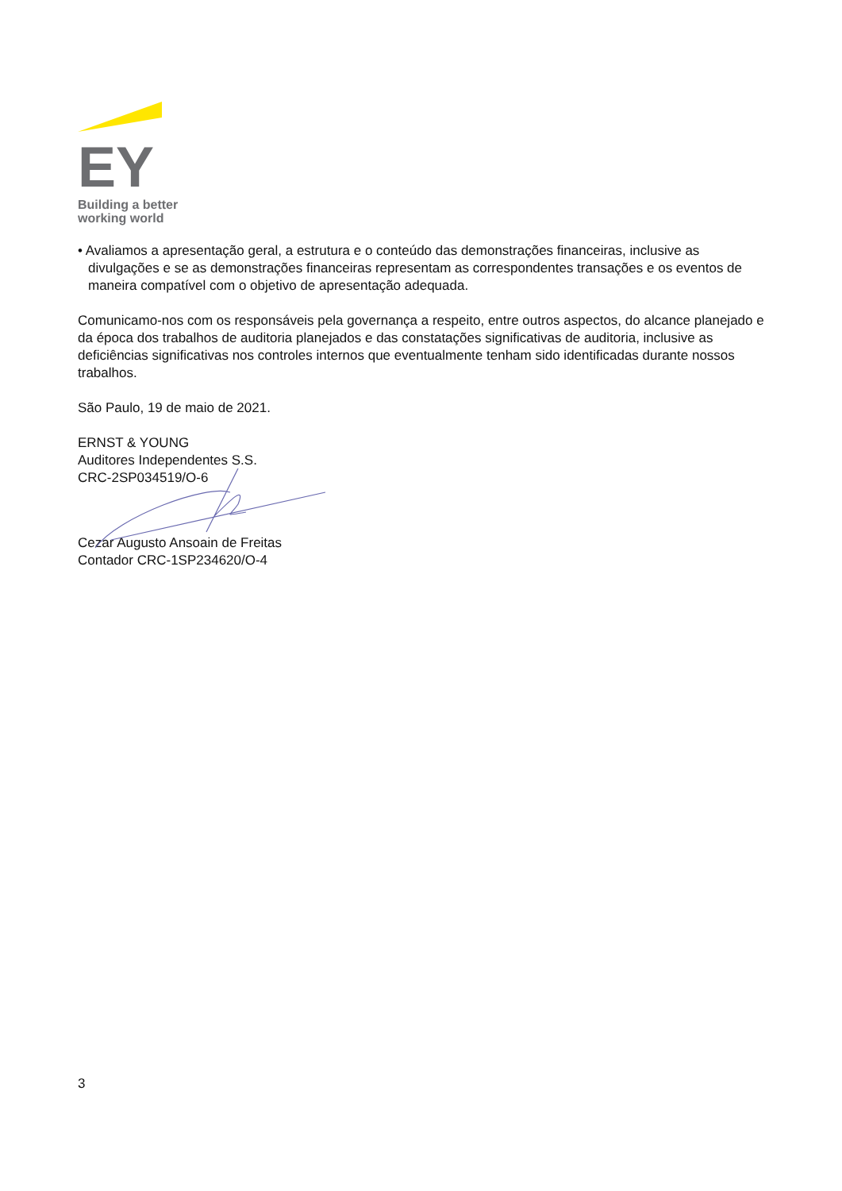EY
Building a better
working world
• Avaliamos a apresentação geral, a estrutura e o conteúdo das demonstrações financeiras, inclusive as divulgações e se as demonstrações financeiras representam as correspondentes transações e os eventos de maneira compatível com o objetivo de apresentação adequada.
Comunicamo-nos com os responsáveis pela governança a respeito, entre outros aspectos, do alcance planejado e da época dos trabalhos de auditoria planejados e das constatações significativas de auditoria, inclusive as deficiências significativas nos controles internos que eventualmente tenham sido identificadas durante nossos trabalhos.
São Paulo, 19 de maio de 2021.
ERNST & YOUNG
Auditores Independentes S.S.
CRC-2SP034519/O-6
Cezar Augusto Ansoain de Freitas
Contador CRC-1SP234620/O-4
3